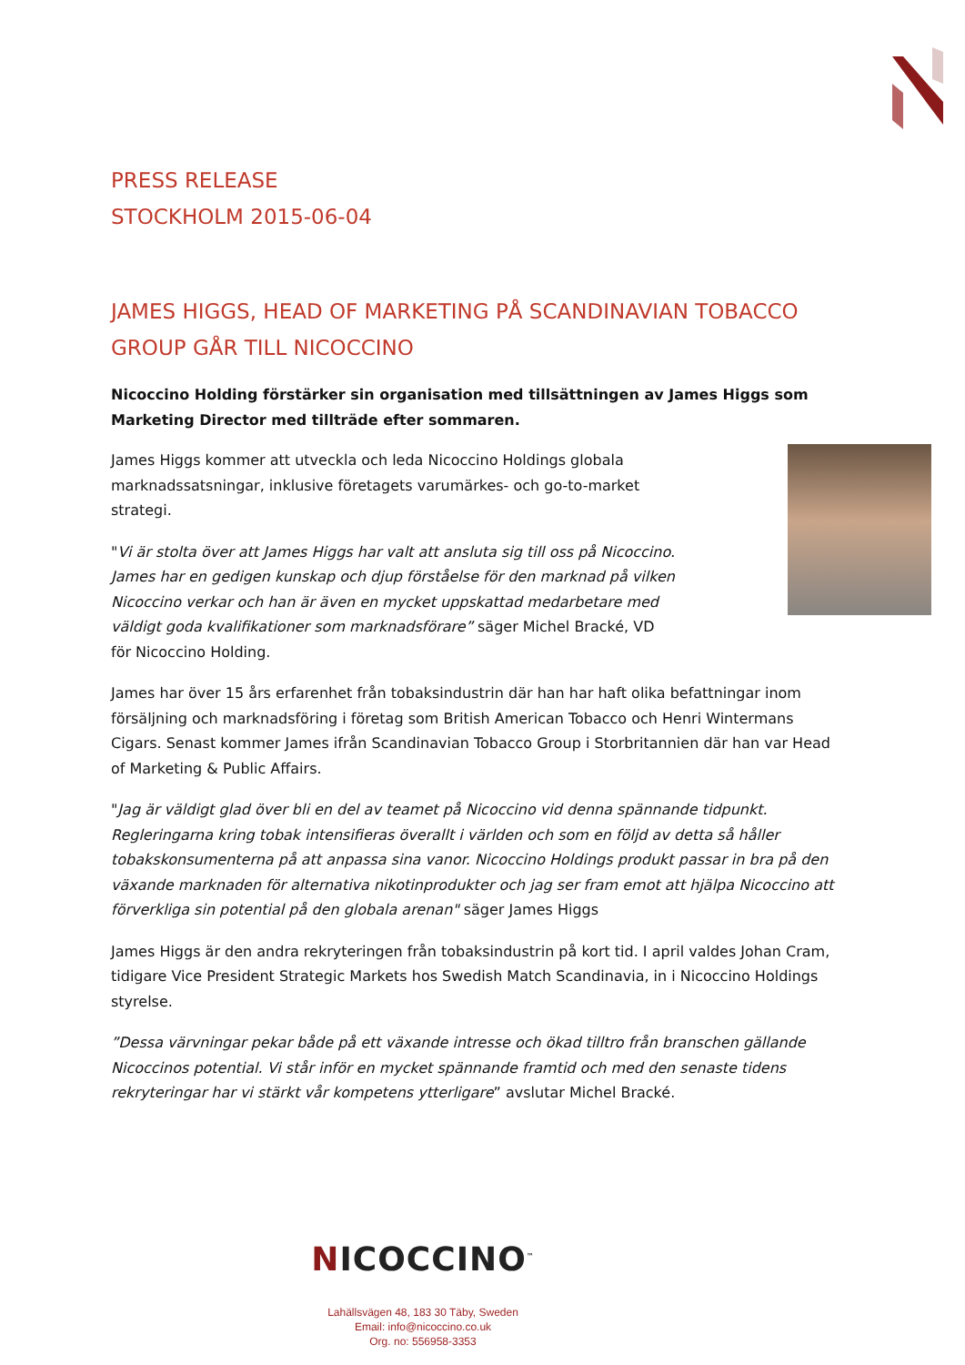PRESS RELEASE
STOCKHOLM 2015-06-04
JAMES HIGGS, HEAD OF MARKETING PÅ SCANDINAVIAN TOBACCO GROUP GÅR TILL NICOCCINO
Nicoccino Holding förstärker sin organisation med tillsättningen av James Higgs som Marketing Director med tillträde efter sommaren.
James Higgs kommer att utveckla och leda Nicoccino Holdings globala marknadssatsningar, inklusive företagets varumärkes- och go-to-market strategi.
"Vi är stolta över att James Higgs har valt att ansluta sig till oss på Nicoccino. James har en gedigen kunskap och djup förståelse för den marknad på vilken Nicoccino verkar och han är även en mycket uppskattad medarbetare med väldigt goda kvalifikationer som marknadsförare” säger Michel Bracké, VD för Nicoccino Holding.
James har över 15 års erfarenhet från tobaksindustrin där han har haft olika befattningar inom försäljning och marknadsföring i företag som British American Tobacco och Henri Wintermans Cigars. Senast kommer James ifrån Scandinavian Tobacco Group i Storbritannien där han var Head of Marketing & Public Affairs.
"Jag är väldigt glad över bli en del av teamet på Nicoccino vid denna spännande tidpunkt. Regleringarna kring tobak intensifieras överallt i världen och som en följd av detta så håller tobakskonsumenterna på att anpassa sina vanor. Nicoccino Holdings produkt passar in bra på den växande marknaden för alternativa nikotinprodukter och jag ser fram emot att hjälpa Nicoccino att förverkliga sin potential på den globala arenan" säger James Higgs
James Higgs är den andra rekryteringen från tobaksindustrin på kort tid. I april valdes Johan Cram, tidigare Vice President Strategic Markets hos Swedish Match Scandinavia, in i Nicoccino Holdings styrelse.
”Dessa värvningar pekar både på ett växande intresse och ökad tilltro från branschen gällande Nicoccinos potential. Vi står inför en mycket spännande framtid och med den senaste tidens rekryteringar har vi stärkt vår kompetens ytterligare” avslutar Michel Bracké.
NICOCCINO<sup>™</sup>
Lahällsvägen 48, 183 30 Täby, Sweden
Email: info@nicoccino.co.uk
Org. no: 556958-3353